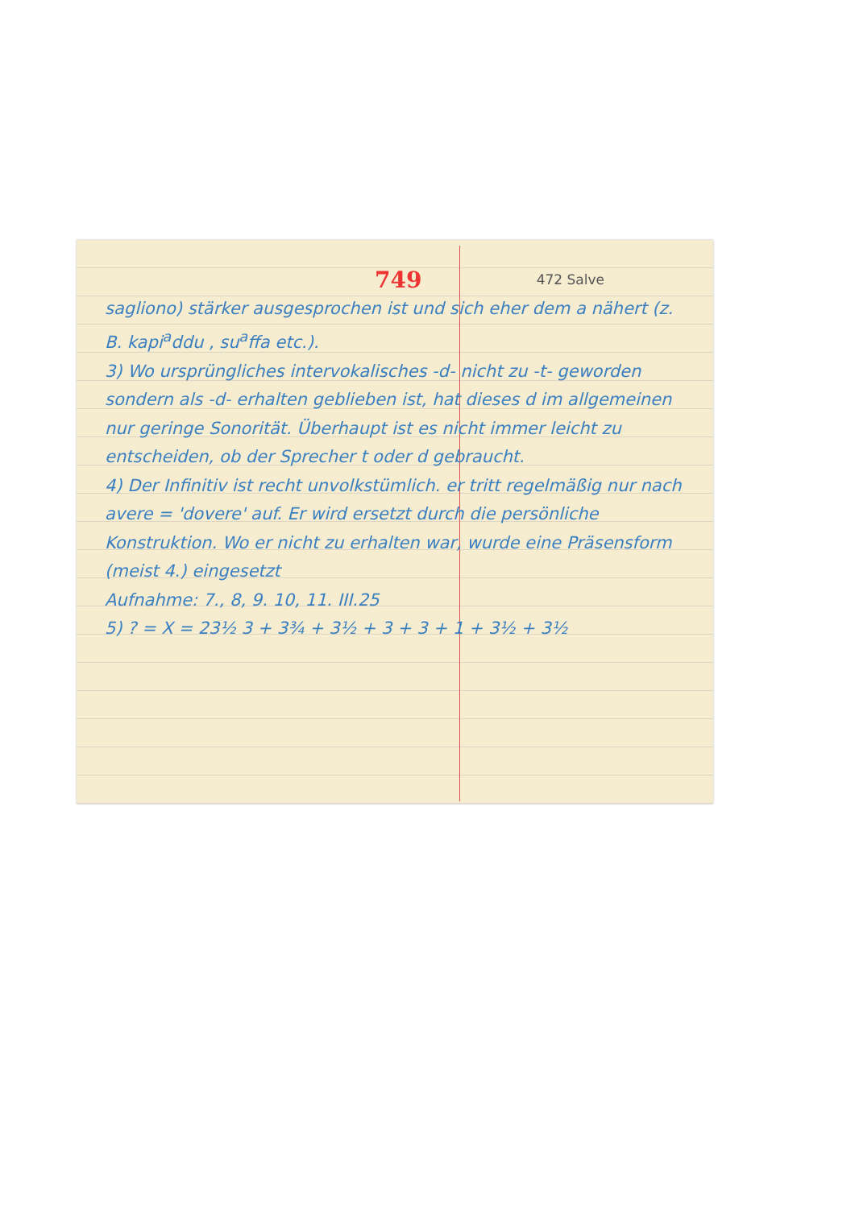749 472 Salve
sagliono) stärker ausgesprochen ist und sich eher dem a nähert (z. B. kapi<sup>a</sup>ddu , su<sup>a</sup>ffa etc.).
3) Wo ursprüngliches intervokalisches -d- nicht zu -t- geworden sondern als -d- erhalten geblieben ist, hat dieses d im allgemeinen nur geringe Sonorität. Überhaupt ist es nicht immer leicht zu entscheiden, ob der Sprecher t oder d gebraucht.
4) Der Infinitiv ist recht unvolkstümlich. er tritt regelmäßig nur nach avere = 'dovere' auf. Er wird ersetzt durch die persönliche Konstruktion. Wo er nicht zu erhalten war, wurde eine Präsensform (meist 4.) eingesetzt
Aufnahme: 7., 8, 9. 10, 11. III.25
5) ? = X = 23½ 3 + 3¾ + 3½ + 3 + 3 + 1 + 3½ + 3½